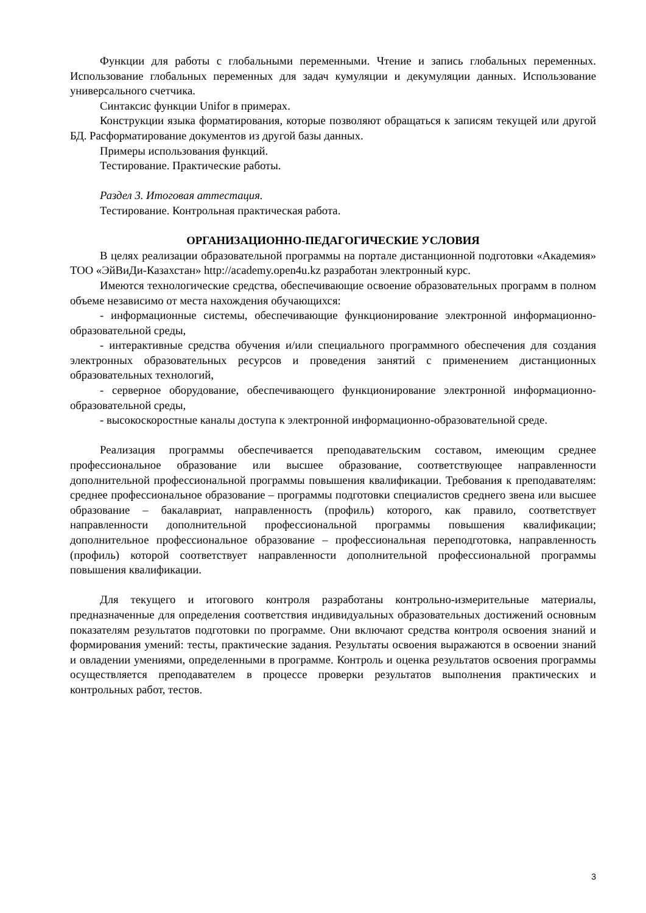Функции для работы с глобальными переменными. Чтение и запись глобальных переменных. Использование глобальных переменных для задач кумуляции и декумуляции данных. Использование универсального счетчика.
Синтаксис функции Unifor в примерах.
Конструкции языка форматирования, которые позволяют обращаться к записям текущей или другой БД. Расформатирование документов из другой базы данных.
Примеры использования функций.
Тестирование. Практические работы.
Раздел 3. Итоговая аттестация.
Тестирование. Контрольная практическая работа.
ОРГАНИЗАЦИОННО-ПЕДАГОГИЧЕСКИЕ УСЛОВИЯ
В целях реализации образовательной программы на портале дистанционной подготовки «Академия» ТОО «ЭйВиДи-Казахстан» http://academy.open4u.kz разработан электронный курс.
Имеются технологические средства, обеспечивающие освоение образовательных программ в полном объеме независимо от места нахождения обучающихся:
- информационные системы, обеспечивающие функционирование электронной информационно-образовательной среды,
- интерактивные средства обучения и/или специального программного обеспечения для создания электронных образовательных ресурсов и проведения занятий с применением дистанционных образовательных технологий,
- серверное оборудование, обеспечивающего функционирование электронной информационно-образовательной среды,
- высокоскоростные каналы доступа к электронной информационно-образовательной среде.
Реализация программы обеспечивается преподавательским составом, имеющим среднее профессиональное образование или высшее образование, соответствующее направленности дополнительной профессиональной программы повышения квалификации. Требования к преподавателям: среднее профессиональное образование – программы подготовки специалистов среднего звена или высшее образование – бакалавриат, направленность (профиль) которого, как правило, соответствует направленности дополнительной профессиональной программы повышения квалификации; дополнительное профессиональное образование – профессиональная переподготовка, направленность (профиль) которой соответствует направленности дополнительной профессиональной программы повышения квалификации.
Для текущего и итогового контроля разработаны контрольно-измерительные материалы, предназначенные для определения соответствия индивидуальных образовательных достижений основным показателям результатов подготовки по программе. Они включают средства контроля освоения знаний и формирования умений: тесты, практические задания. Результаты освоения выражаются в освоении знаний и овладении умениями, определенными в программе. Контроль и оценка результатов освоения программы осуществляется преподавателем в процессе проверки результатов выполнения практических и контрольных работ, тестов.
3